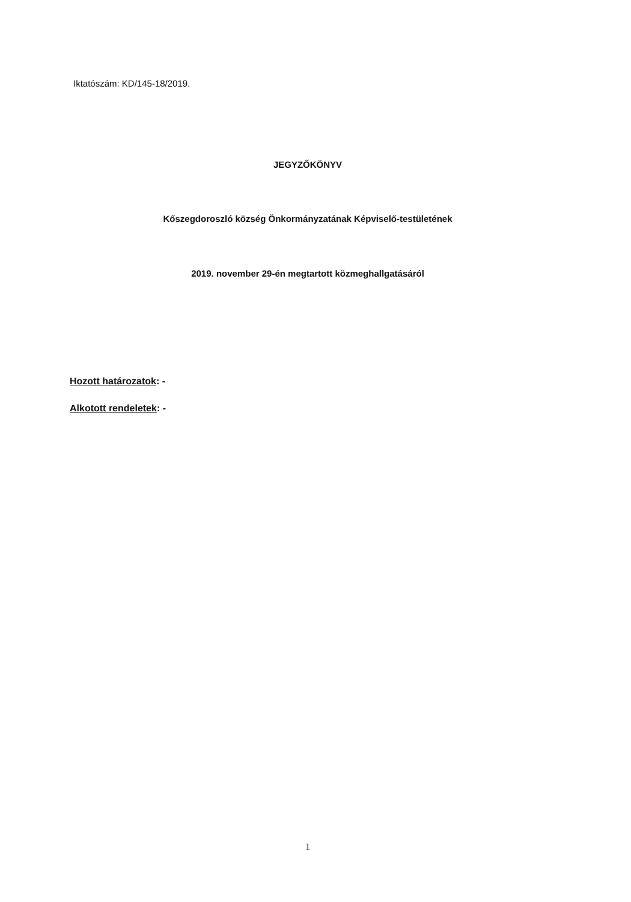Iktatószám: KD/145-18/2019.
JEGYZŐKÖNYV
Kőszegdoroszló község Önkormányzatának Képviselő-testületének
2019. november 29-én megtartott közmeghallgatásáról
Hozott határozatok: -
Alkotott rendeletek: -
1